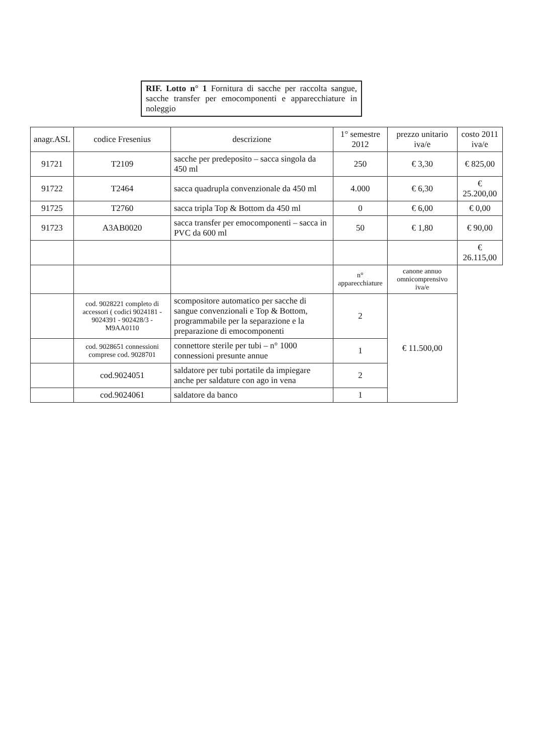RIF. Lotto n° 1 Fornitura di sacche per raccolta sangue, sacche transfer per emocomponenti e apparecchiature in noleggio
| anagr.ASL | codice Fresenius | descrizione | 1° semestre 2012 | prezzo unitario iva/e | costo 2011 iva/e |
| --- | --- | --- | --- | --- | --- |
| 91721 | T2109 | sacche per predeposito – sacca singola da 450 ml | 250 | € 3,30 | € 825,00 |
| 91722 | T2464 | sacca quadrupla convenzionale da 450 ml | 4.000 | € 6,30 | € 25.200,00 |
| 91725 | T2760 | sacca tripla Top & Bottom da 450 ml | 0 | € 6,00 | € 0,00 |
| 91723 | A3AB0020 | sacca transfer per emocomponenti – sacca in PVC da 600 ml | 50 | € 1,80 | € 90,00 |
| | | | | | € 26.115,00 |
| | | | n° apparecchiature | canone annuo omnicomprensivo iva/e | |
| | cod. 9028221 completo di accessori ( codici 9024181 - 9024391 - 902428/3 - M9AA0110 | scompositore automatico per sacche di sangue convenzionali e Top & Bottom, programmabile per la separazione e la preparazione di emocomponenti | 2 | € 11.500,00 | |
| | cod. 9028651 connessioni comprese cod. 9028701 | connettore sterile per tubi – n° 1000 connessioni presunte annue | 1 | | |
| | cod.9024051 | saldatore per tubi portatile da impiegare anche per saldature con ago in vena | 2 | | |
| | cod.9024061 | saldatore da banco | 1 | | |